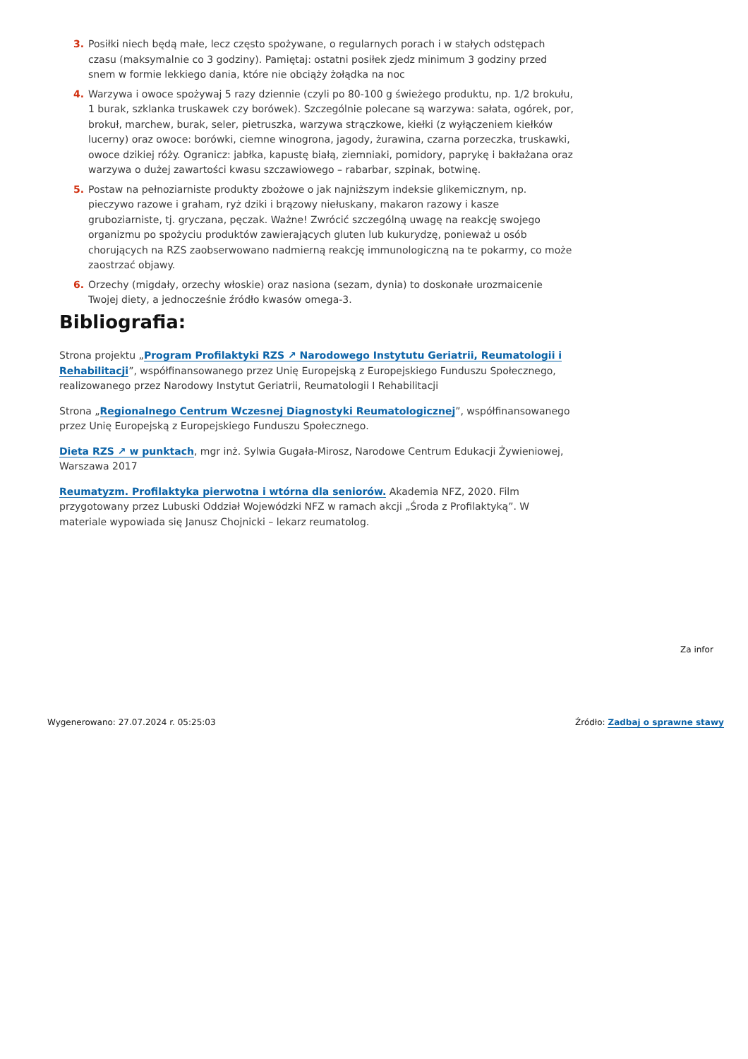3. Posiłki niech będą małe, lecz często spożywane, o regularnych porach i w stałych odstępach czasu (maksymalnie co 3 godziny). Pamiętaj: ostatni posiłek zjedz minimum 3 godziny przed snem w formie lekkiego dania, które nie obciąży żołądka na noc
4. Warzywa i owoce spożywaj 5 razy dziennie (czyli po 80-100 g świeżego produktu, np. 1/2 brokułu, 1 burak, szklanka truskawek czy borówek). Szczególnie polecane są warzywa: sałata, ogórek, por, brokuł, marchew, burak, seler, pietruszka, warzywa strączkowe, kiełki (z wyłączeniem kiełków lucerny) oraz owoce: borówki, ciemne winogrona, jagody, żurawina, czarna porzeczka, truskawki, owoce dzikiej róży. Ogranicz: jabłka, kapustę białą, ziemniaki, pomidory, paprykę i bakłażana oraz warzywa o dużej zawartości kwasu szczawiowego – rabarbar, szpinak, botwinę.
5. Postaw na pełnoziarniste produkty zbożowe o jak najniższym indeksie glikemicznym, np. pieczywo razowe i graham, ryż dziki i brązowy niełuskany, makaron razowy i kasze gruboziarniste, tj. gryczana, pęczak. Ważne! Zwrócić szczególną uwagę na reakcję swojego organizmu po spożyciu produktów zawierających gluten lub kukurydzę, ponieważ u osób chorujących na RZS zaobserwowano nadmierną reakcję immunologiczną na te pokarmy, co może zaostrzać objawy.
6. Orzechy (migdały, orzechy włoskie) oraz nasiona (sezam, dynia) to doskonałe urozmaicenie Twojej diety, a jednocześnie źródło kwasów omega-3.
Bibliografia:
Strona projektu „Program Profilaktyki RZS ↗ Narodowego Instytutu Geriatrii, Reumatologii i Rehabilitacji”, współfinansowanego przez Unię Europejską z Europejskiego Funduszu Społecznego, realizowanego przez Narodowy Instytut Geriatrii, Reumatologii I Rehabilitacji
Strona „Regionalnego Centrum Wczesnej Diagnostyki Reumatologicznej”, współfinansowanego przez Unię Europejską z Europejskiego Funduszu Społecznego.
Dieta RZS ↗ w punktach, mgr inż. Sylwia Gugała-Mirosz, Narodowe Centrum Edukacji Żywieniowej, Warszawa 2017
Reumatyzm. Profilaktyka pierwotna i wtórna dla seniorów. Akademia NFZ, 2020. Film przygotowany przez Lubuski Oddział Wojewódzki NFZ w ramach akcji „Środa z Profilaktyką”. W materiale wypowiada się Janusz Chojnicki – lekarz reumatolog.
Za infor
Wygenerowano: 27.07.2024 r. 05:25:03
Źródło: Zadbaj o sprawne stawy